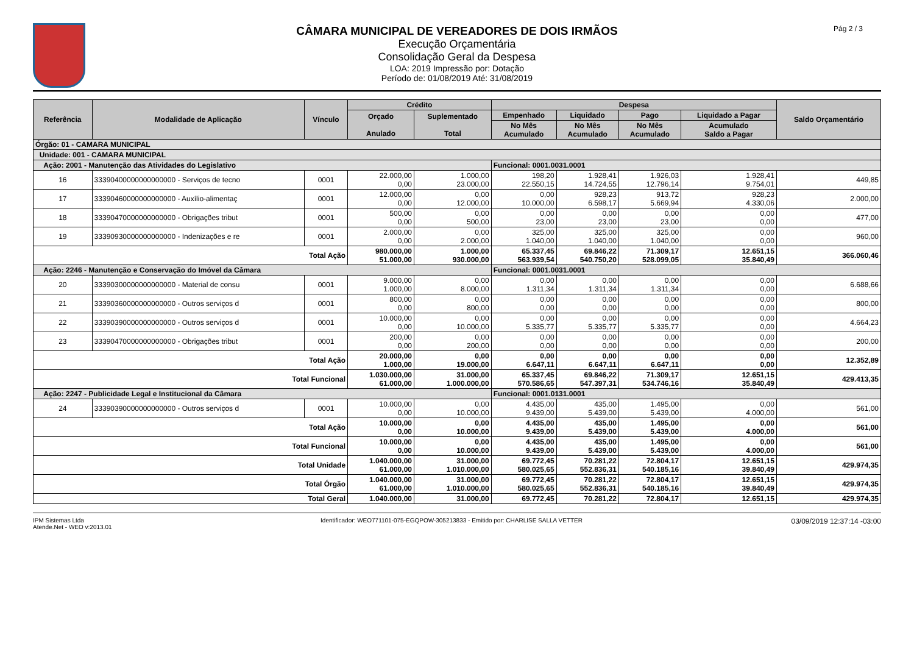CÂMARA MUNICIPAL DE VEREADORES DE DOIS IRMÃOS
Execução Orçamentária
Consolidação Geral da Despesa
LOA: 2019 Impressão por: Dotação
Período de: 01/08/2019 Até: 31/08/2019
Pág 2 / 3
| Referência | Modalidade de Aplicação | Vínculo | Crédito | | Despesa | | | | Saldo Orçamentário |
| --- | --- | --- | --- | --- | --- | --- | --- | --- | --- |
| | | | Orçado Anulado | Suplementado Total | Empenhado | Liquidado | Pago | Liquidado a Pagar | |
| | | | | | No Mês Acumulado | No Mês Acumulado | No Mês Acumulado | Acumulado Saldo a Pagar | |
| Órgão: 01 - CAMARA MUNICIPAL | | | | | | | | | |
| Unidade: 001 - CAMARA MUNICIPAL | | | | | | | | | |
| Ação: 2001 - Manutenção das Atividades do Legislativo | | | | | Funcional: 0001.0031.0001 | | | | |
| 16 | 33390400000000000000 - Serviços de tecno | 0001 | 22.000,00 0,00 | 1.000,00 23.000,00 | 198,20 22.550,15 | 1.928,41 14.724,55 | 1.926,03 12.796,14 | 1.928,41 9.754,01 | 449,85 |
| 17 | 33390460000000000000 - Auxílio-alimentaç | 0001 | 12.000,00 0,00 | 0,00 12.000,00 | 0,00 10.000,00 | 928,23 6.598,17 | 913,72 5.669,94 | 928,23 4.330,06 | 2.000,00 |
| 18 | 33390470000000000000 - Obrigações tribut | 0001 | 500,00 0,00 | 0,00 500,00 | 0,00 23,00 | 0,00 23,00 | 0,00 23,00 | 0,00 0,00 | 477,00 |
| 19 | 33390930000000000000 - Indenizações e re | 0001 | 2.000,00 0,00 | 0,00 2.000,00 | 325,00 1.040,00 | 325,00 1.040,00 | 325,00 1.040,00 | 0,00 0,00 | 960,00 |
| Total Ação | | | 980.000,00 51.000,00 | 1.000,00 930.000,00 | 65.337,45 563.939,54 | 69.846,22 540.750,20 | 71.309,17 528.099,05 | 12.651,15 35.840,49 | 366.060,46 |
| Ação: 2246 - Manutenção e Conservação do Imóvel da Câmara | | | | | Funcional: 0001.0031.0001 | | | | |
| 20 | 33390300000000000000 - Material de consu | 0001 | 9.000,00 1.000,00 | 0,00 8.000,00 | 0,00 1.311,34 | 0,00 1.311,34 | 0,00 1.311,34 | 0,00 0,00 | 6.688,66 |
| 21 | 33390360000000000000 - Outros serviços d | 0001 | 800,00 0,00 | 0,00 800,00 | 0,00 0,00 | 0,00 0,00 | 0,00 0,00 | 0,00 0,00 | 800,00 |
| 22 | 33390390000000000000 - Outros serviços d | 0001 | 10.000,00 0,00 | 0,00 10.000,00 | 0,00 5.335,77 | 0,00 5.335,77 | 0,00 5.335,77 | 0,00 0,00 | 4.664,23 |
| 23 | 33390470000000000000 - Obrigações tribut | 0001 | 200,00 0,00 | 0,00 200,00 | 0,00 0,00 | 0,00 0,00 | 0,00 0,00 | 0,00 0,00 | 200,00 |
| Total Ação | | | 20.000,00 1.000,00 | 0,00 19.000,00 | 0,00 6.647,11 | 0,00 6.647,11 | 0,00 6.647,11 | 0,00 0,00 | 12.352,89 |
| Total Funcional | | | 1.030.000,00 61.000,00 | 31.000,00 1.000.000,00 | 65.337,45 570.586,65 | 69.846,22 547.397,31 | 71.309,17 534.746,16 | 12.651,15 35.840,49 | 429.413,35 |
| Ação: 2247 - Publicidade Legal e Institucional da Câmara | | | | | Funcional: 0001.0131.0001 | | | | |
| 24 | 33390390000000000000 - Outros serviços d | 0001 | 10.000,00 0,00 | 0,00 10.000,00 | 4.435,00 9.439,00 | 435,00 5.439,00 | 1.495,00 5.439,00 | 0,00 4.000,00 | 561,00 |
| Total Ação | | | 10.000,00 0,00 | 0,00 10.000,00 | 4.435,00 9.439,00 | 435,00 5.439,00 | 1.495,00 5.439,00 | 0,00 4.000,00 | 561,00 |
| Total Funcional | | | 10.000,00 0,00 | 0,00 10.000,00 | 4.435,00 9.439,00 | 435,00 5.439,00 | 1.495,00 5.439,00 | 0,00 4.000,00 | 561,00 |
| Total Unidade | | | 1.040.000,00 61.000,00 | 31.000,00 1.010.000,00 | 69.772,45 580.025,65 | 70.281,22 552.836,31 | 72.804,17 540.185,16 | 12.651,15 39.840,49 | 429.974,35 |
| Total Órgão | | | 1.040.000,00 61.000,00 | 31.000,00 1.010.000,00 | 69.772,45 580.025,65 | 70.281,22 552.836,31 | 72.804,17 540.185,16 | 12.651,15 39.840,49 | 429.974,35 |
| Total Geral | | | 1.040.000,00 | 31.000,00 | 69.772,45 | 70.281,22 | 72.804,17 | 12.651,15 | 429.974,35 |
IPM Sistemas Ltda
Atende.Net - WEO v:2013.01
Identificador: WEO771101-075-EGQPOW-305213833 - Emitido por: CHARLISE SALLA VETTER
03/09/2019 12:37:14 -03:00